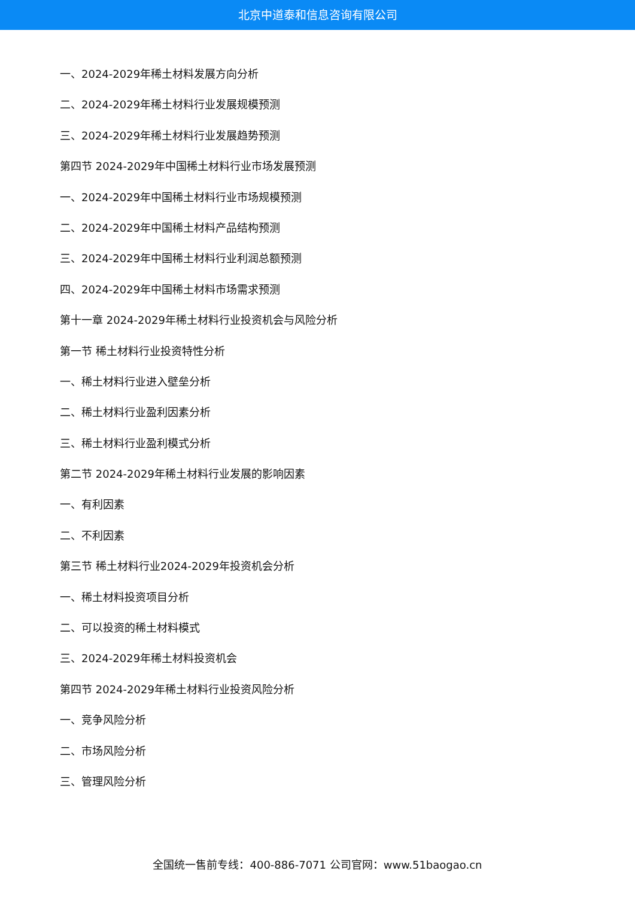北京中道泰和信息咨询有限公司
一、2024-2029年稀土材料发展方向分析
二、2024-2029年稀土材料行业发展规模预测
三、2024-2029年稀土材料行业发展趋势预测
第四节 2024-2029年中国稀土材料行业市场发展预测
一、2024-2029年中国稀土材料行业市场规模预测
二、2024-2029年中国稀土材料产品结构预测
三、2024-2029年中国稀土材料行业利润总额预测
四、2024-2029年中国稀土材料市场需求预测
第十一章 2024-2029年稀土材料行业投资机会与风险分析
第一节 稀土材料行业投资特性分析
一、稀土材料行业进入壁垒分析
二、稀土材料行业盈利因素分析
三、稀土材料行业盈利模式分析
第二节 2024-2029年稀土材料行业发展的影响因素
一、有利因素
二、不利因素
第三节 稀土材料行业2024-2029年投资机会分析
一、稀土材料投资项目分析
二、可以投资的稀土材料模式
三、2024-2029年稀土材料投资机会
第四节 2024-2029年稀土材料行业投资风险分析
一、竞争风险分析
二、市场风险分析
三、管理风险分析
全国统一售前专线：400-886-7071 公司官网：www.51baogao.cn